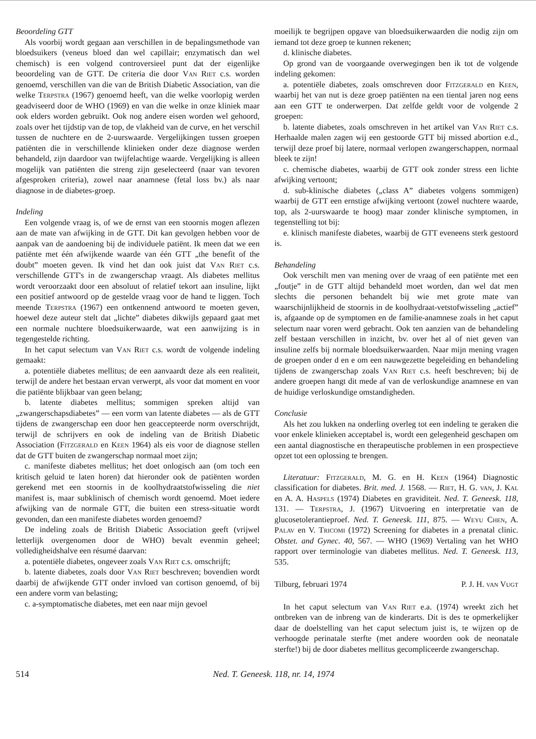Beoordeling GTT
Als voorbij wordt gegaan aan verschillen in de bepalingsmethode van bloedsuikers (veneus bloed dan wel capillair; enzymatisch dan wel chemisch) is een volgend controversieel punt dat der eigenlijke beoordeling van de GTT. De criteria die door Van Riet c.s. worden genoemd, verschillen van die van de British Diabetic Association, van die welke Terpstra (1967) genoemd heeft, van die welke voorlopig werden geadviseerd door de WHO (1969) en van die welke in onze kliniek maar ook elders worden gebruikt. Ook nog andere eisen worden wel gehoord, zoals over het tijdstip van de top, de vlakheid van de curve, en het verschil tussen de nuchtere en de 2-uurswaarde. Vergelijkingen tussen groepen patiënten die in verschillende klinieken onder deze diagnose werden behandeld, zijn daardoor van twijfelachtige waarde. Vergelijking is alleen mogelijk van patiënten die streng zijn geselecteerd (naar van tevoren afgesproken criteria), zowel naar anamnese (fetal loss bv.) als naar diagnose in de diabetes-groep.
Indeling
Een volgende vraag is, of we de ernst van een stoornis mogen aflezen aan de mate van afwijking in de GTT. Dit kan gevolgen hebben voor de aanpak van de aandoening bij de individuele patiënt. Ik meen dat we een patiënte met één afwijkende waarde van één GTT „the benefit of the doubt” moeten geven. Ik vind het dan ook juist dat Van Riet c.s. verschillende GTT's in de zwangerschap vraagt. Als diabetes mellitus wordt veroorzaakt door een absoluut of relatief tekort aan insuline, lijkt een positief antwoord op de gestelde vraag voor de hand te liggen. Toch meende Terpstra (1967) een ontkennend antwoord te moeten geven, hoewel deze auteur stelt dat „lichte” diabetes dikwijls gepaard gaat met een normale nuchtere bloedsuikerwaarde, wat een aanwijzing is in tegengestelde richting.
In het caput selectum van Van Riet c.s. wordt de volgende indeling gemaakt:
a. potentiële diabetes mellitus; de een aanvaardt deze als een realiteit, terwijl de andere het bestaan ervan verwerpt, als voor dat moment en voor die patiënte blijkbaar van geen belang;
b. latente diabetes mellitus; sommigen spreken altijd van „zwangerschapsdiabetes” — een vorm van latente diabetes — als de GTT tijdens de zwangerschap een door hen geaccepteerde norm overschrijdt, terwijl de schrijvers en ook de indeling van de British Diabetic Association (Fitzgerald en Keen 1964) als eis voor de diagnose stellen dat de GTT buiten de zwangerschap normaal moet zijn;
c. manifeste diabetes mellitus; het doet onlogisch aan (om toch een kritisch geluid te laten horen) dat hieronder ook de patiënten worden gerekend met een stoornis in de koolhydraatstofwisseling die niet manifest is, maar subklinisch of chemisch wordt genoemd. Moet iedere afwijking van de normale GTT, die buiten een stress-situatie wordt gevonden, dan een manifeste diabetes worden genoemd?
De indeling zoals de British Diabetic Association geeft (vrijwel letterlijk overgenomen door de WHO) bevalt evenmin geheel; volledigheidshalve een résumé daarvan:
a. potentiële diabetes, ongeveer zoals Van Riet c.s. omschrijft;
b. latente diabetes, zoals door Van Riet beschreven; bovendien wordt daarbij de afwijkende GTT onder invloed van cortison genoemd, of bij een andere vorm van belasting;
c. a-symptomatische diabetes, met een naar mijn gevoel
moeilijk te begrijpen opgave van bloedsuikerwaarden die nodig zijn om iemand tot deze groep te kunnen rekenen;
d. klinische diabetes.
Op grond van de voorgaande overwegingen ben ik tot de volgende indeling gekomen:
a. potentiële diabetes, zoals omschreven door Fitzgerald en Keen, waarbij het van nut is deze groep patiënten na een tiental jaren nog eens aan een GTT te onderwerpen. Dat zelfde geldt voor de volgende 2 groepen:
b. latente diabetes, zoals omschreven in het artikel van Van Riet c.s. Herhaalde malen zagen wij een gestoorde GTT bij missed abortion e.d., terwijl deze proef bij latere, normaal verlopen zwangerschappen, normaal bleek te zijn!
c. chemische diabetes, waarbij de GTT ook zonder stress een lichte afwijking vertoont;
d. sub-klinische diabetes („class A” diabetes volgens sommigen) waarbij de GTT een ernstige afwijking vertoont (zowel nuchtere waarde, top, als 2-uurswaarde te hoog) maar zonder klinische symptomen, in tegenstelling tot bij:
e. klinisch manifeste diabetes, waarbij de GTT eveneens sterk gestoord is.
Behandeling
Ook verschilt men van mening over de vraag of een patiënte met een „foutje” in de GTT altijd behandeld moet worden, dan wel dat men slechts die personen behandelt bij wie met grote mate van waarschijnlijkheid de stoornis in de koolhydraat-vetstofwisseling „actief” is, afgaande op de symptomen en de familie-anamnese zoals in het caput selectum naar voren werd gebracht. Ook ten aanzien van de behandeling zelf bestaan verschillen in inzicht, bv. over het al of niet geven van insuline zelfs bij normale bloedsuikerwaarden. Naar mijn mening vragen de groepen onder d en e om een nauwgezette begeleiding en behandeling tijdens de zwangerschap zoals Van Riet c.s. heeft beschreven; bij de andere groepen hangt dit mede af van de verloskundige anamnese en van de huidige verloskundige omstandigheden.
Conclusie
Als het zou lukken na onderling overleg tot een indeling te geraken die voor enkele klinieken acceptabel is, wordt een gelegenheid geschapen om een aantal diagnostische en therapeutische problemen in een prospectieve opzet tot een oplossing te brengen.
Literatuur: Fitzgerald, M. G. en H. Keen (1964) Diagnostic classification for diabetes. Brit. med. J. 1568. — Riet, H. G. van, J. Kal en A. A. Haspels (1974) Diabetes en graviditeit. Ned. T. Geneesk. 118, 131. — Terpstra, J. (1967) Uitvoering en interpretatie van de glucosetolerantieproef. Ned. T. Geneesk. 111, 875. — Weyu Chen, A. Palav en V. Tricomi (1972) Screening for diabetes in a prenatal clinic. Obstet. and Gynec. 40, 567. — WHO (1969) Vertaling van het WHO rapport over terminologie van diabetes mellitus. Ned. T. Geneesk. 113, 535.
Tilburg, februari 1974 P. J. H. van Vugt
In het caput selectum van Van Riet e.a. (1974) wreekt zich het ontbreken van de inbreng van de kinderarts. Dit is des te opmerkelijker daar de doelstelling van het caput selectum juist is, te wijzen op de verhoogde perinatale sterfte (met andere woorden ook de neonatale sterfte!) bij de door diabetes mellitus gecompliceerde zwangerschap.
514 Ned. T. Geneesk. 118, nr. 14, 1974